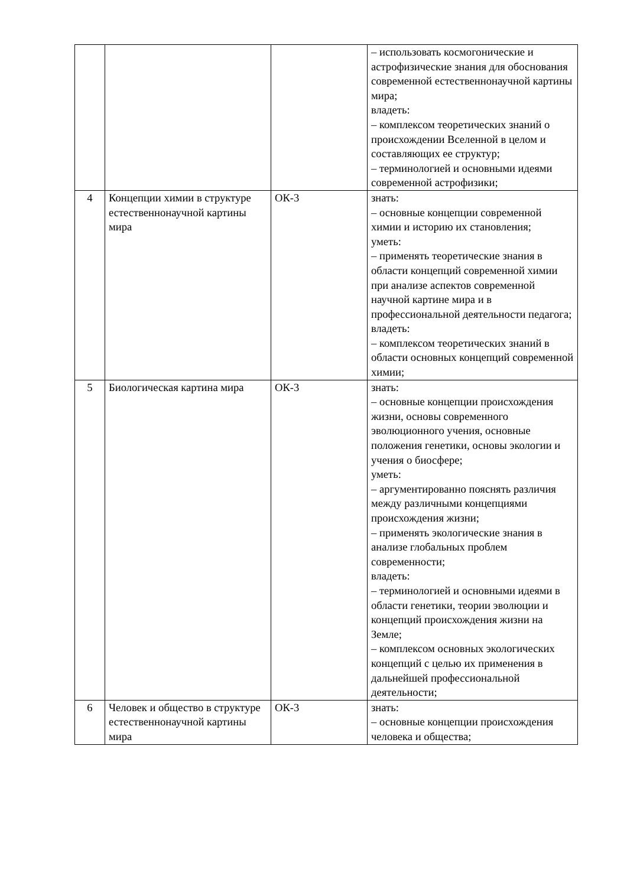| | | | – использовать космогонические и астрофизические знания для обоснования современной естественнонаучной картины мира; владеть: – комплексом теоретических знаний о происхождении Вселенной в целом и составляющих ее структур; – терминологией и основными идеями современной астрофизики; |
| 4 | Концепции химии в структуре естественнонаучной картины мира | ОК-3 | знать: – основные концепции современной химии и историю их становления; уметь: – применять теоретические знания в области концепций современной химии при анализе аспектов современной научной картине мира и в профессиональной деятельности педагога; владеть: – комплексом теоретических знаний в области основных концепций современной химии; |
| 5 | Биологическая картина мира | ОК-3 | знать: – основные концепции происхождения жизни, основы современного эволюционного учения, основные положения генетики, основы экологии и учения о биосфере; уметь: – аргументированно пояснять различия между различными концепциями происхождения жизни; – применять экологические знания в анализе глобальных проблем современности; владеть: – терминологией и основными идеями в области генетики, теории эволюции и концепций происхождения жизни на Земле; – комплексом основных экологических концепций с целью их применения в дальнейшей профессиональной деятельности; |
| 6 | Человек и общество в структуре естественнонаучной картины мира | ОК-3 | знать: – основные концепции происхождения человека и общества; |